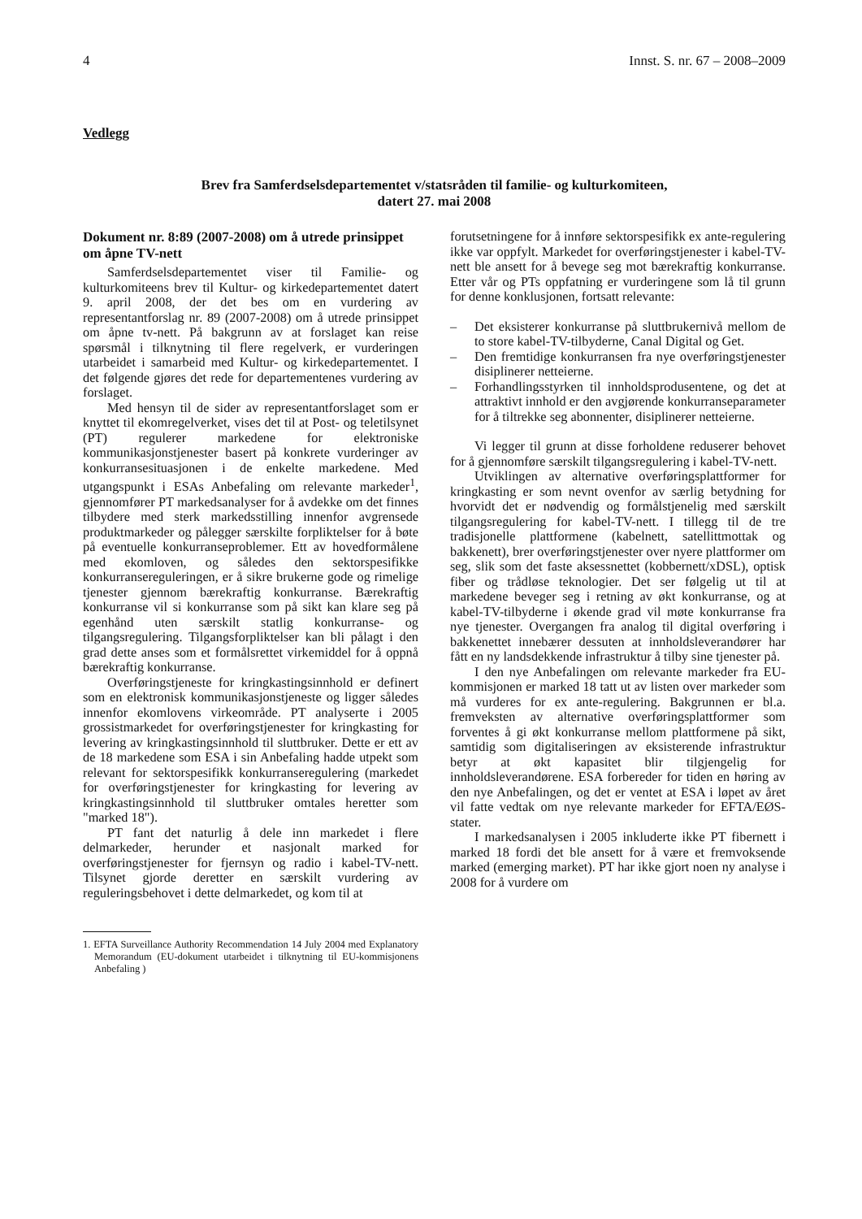4 Innst. S. nr. 67 – 2008–2009
Vedlegg
Brev fra Samferdselsdepartementet v/statsråden til familie- og kulturkomiteen,
datert 27. mai 2008
Dokument nr. 8:89 (2007-2008) om å utrede prinsippet om åpne TV-nett
Samferdselsdepartementet viser til Familie- og kulturkomiteens brev til Kultur- og kirkedepartementet datert 9. april 2008, der det bes om en vurdering av representantforslag nr. 89 (2007-2008) om å utrede prinsippet om åpne tv-nett. På bakgrunn av at forslaget kan reise spørsmål i tilknytning til flere regelverk, er vurderingen utarbeidet i samarbeid med Kultur- og kirkedepartementet. I det følgende gjøres det rede for departementenes vurdering av forslaget.
Med hensyn til de sider av representantforslaget som er knyttet til ekomregelverket, vises det til at Post- og teletilsynet (PT) regulerer markedene for elektroniske kommunikasjonstjenester basert på konkrete vurderinger av konkurransesituasjonen i de enkelte markedene. Med utgangspunkt i ESAs Anbefaling om relevante markeder<sup>1</sup>, gjennomfører PT markedsanalyser for å avdekke om det finnes tilbydere med sterk markedsstilling innenfor avgrensede produktmarkeder og pålegger særskilte forpliktelser for å bøte på eventuelle konkurranseproblemer. Ett av hovedformålene med ekomloven, og således den sektorspesifikke konkurransereguleringen, er å sikre brukerne gode og rimelige tjenester gjennom bærekraftig konkurranse. Bærekraftig konkurranse vil si konkurranse som på sikt kan klare seg på egenhånd uten særskilt statlig konkurranse- og tilgangsregulering. Tilgangsforpliktelser kan bli pålagt i den grad dette anses som et formålsrettet virkemiddel for å oppnå bærekraftig konkurranse.
Overføringstjeneste for kringkastingsinnhold er definert som en elektronisk kommunikasjonstjeneste og ligger således innenfor ekomlovens virkeområde. PT analyserte i 2005 grossistmarkedet for overføringstjenester for kringkasting for levering av kringkastingsinnhold til sluttbruker. Dette er ett av de 18 markedene som ESA i sin Anbefaling hadde utpekt som relevant for sektorspesifikk konkurranseregulering (markedet for overføringstjenester for kringkasting for levering av kringkastingsinnhold til sluttbruker omtales heretter som "marked 18").
PT fant det naturlig å dele inn markedet i flere delmarkeder, herunder et nasjonalt marked for overføringstjenester for fjernsyn og radio i kabel-TV-nett. Tilsynet gjorde deretter en særskilt vurdering av reguleringsbehovet i dette delmarkedet, og kom til at
1. EFTA Surveillance Authority Recommendation 14 July 2004 med Explanatory Memorandum (EU-dokument utarbeidet i tilknytning til EU-kommisjonens Anbefaling )
forutsetningene for å innføre sektorspesifikk ex ante-regulering ikke var oppfylt. Markedet for overføringstjenester i kabel-TV-nett ble ansett for å bevege seg mot bærekraftig konkurranse. Etter vår og PTs oppfatning er vurderingene som lå til grunn for denne konklusjonen, fortsatt relevante:
– Det eksisterer konkurranse på sluttbrukernivå mellom de to store kabel-TV-tilbyderne, Canal Digital og Get.
– Den fremtidige konkurransen fra nye overføringstjenester disiplinerer netteierne.
– Forhandlingsstyrken til innholdsprodusentene, og det at attraktivt innhold er den avgjørende konkurranseparameter for å tiltrekke seg abonnenter, disiplinerer netteierne.
Vi legger til grunn at disse forholdene reduserer behovet for å gjennomføre særskilt tilgangsregulering i kabel-TV-nett.
Utviklingen av alternative overføringsplattformer for kringkasting er som nevnt ovenfor av særlig betydning for hvorvidt det er nødvendig og formålstjenelig med særskilt tilgangsregulering for kabel-TV-nett. I tillegg til de tre tradisjonelle plattformene (kabelnett, satellittmottak og bakkenett), brer overføringstjenester over nyere plattformer om seg, slik som det faste aksessnettet (kobbernett/xDSL), optisk fiber og trådløse teknologier. Det ser følgelig ut til at markedene beveger seg i retning av økt konkurranse, og at kabel-TV-tilbyderne i økende grad vil møte konkurranse fra nye tjenester. Overgangen fra analog til digital overføring i bakkenettet innebærer dessuten at innholdsleverandører har fått en ny landsdekkende infrastruktur å tilby sine tjenester på.
I den nye Anbefalingen om relevante markeder fra EU-kommisjonen er marked 18 tatt ut av listen over markeder som må vurderes for ex ante-regulering. Bakgrunnen er bl.a. fremveksten av alternative overføringsplattformer som forventes å gi økt konkurranse mellom plattformene på sikt, samtidig som digitaliseringen av eksisterende infrastruktur betyr at økt kapasitet blir tilgjengelig for innholdsleverandørene. ESA forbereder for tiden en høring av den nye Anbefalingen, og det er ventet at ESA i løpet av året vil fatte vedtak om nye relevante markeder for EFTA/EØS-stater.
I markedsanalysen i 2005 inkluderte ikke PT fibernett i marked 18 fordi det ble ansett for å være et fremvoksende marked (emerging market). PT har ikke gjort noen ny analyse i 2008 for å vurdere om